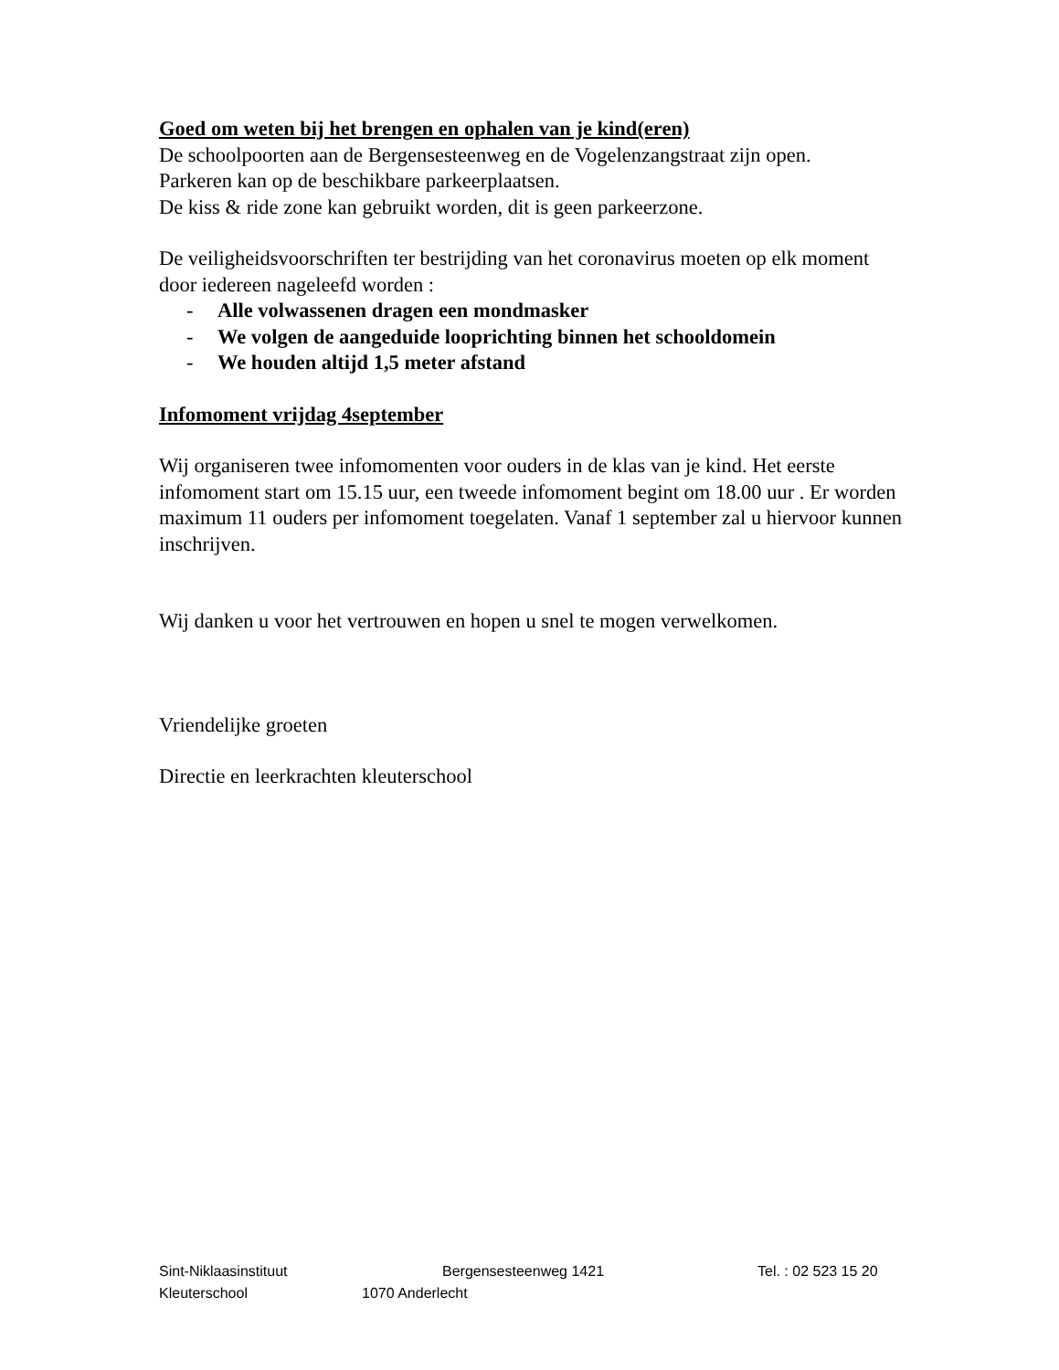Goed om weten bij het brengen en ophalen van je kind(eren)
De schoolpoorten aan de Bergensesteenweg en de Vogelenzangstraat zijn open.
Parkeren kan op de beschikbare parkeerplaatsen.
De kiss & ride zone kan gebruikt worden, dit is geen parkeerzone.
De veiligheidsvoorschriften ter bestrijding van het coronavirus moeten op elk moment door iedereen nageleefd worden :
- Alle volwassenen dragen een mondmasker
- We volgen de aangeduide looprichting binnen het schooldomein
- We houden altijd 1,5 meter afstand
Infomoment vrijdag 4september
Wij organiseren twee infomomenten voor ouders in de klas van je kind. Het eerste infomoment start om 15.15 uur, een tweede infomoment begint om 18.00 uur . Er worden maximum 11 ouders per infomoment toegelaten. Vanaf 1 september zal u hiervoor kunnen inschrijven.
Wij danken u voor het vertrouwen en hopen u snel te mogen verwelkomen.
Vriendelijke groeten
Directie en leerkrachten kleuterschool
Sint-Niklaasinstituut Bergensesteenweg 1421 Tel. : 02 523 15 20
Kleuterschool 1070 Anderlecht